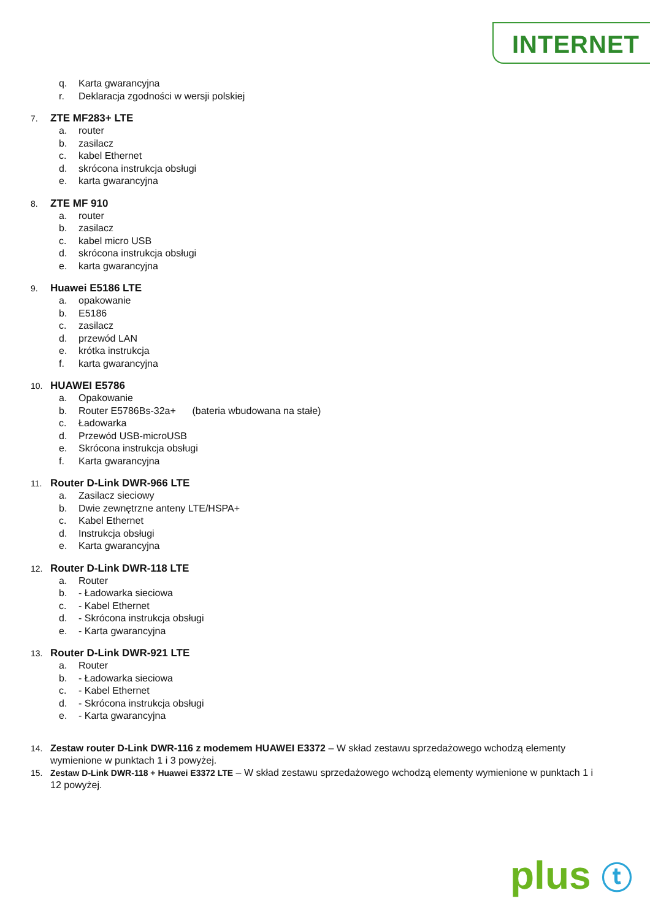INTERNET
q. Karta gwarancyjna
r. Deklaracja zgodności w wersji polskiej
7. ZTE MF283+ LTE
a. router
b. zasilacz
c. kabel Ethernet
d. skrócona instrukcja obsługi
e. karta gwarancyjna
8. ZTE MF 910
a. router
b. zasilacz
c. kabel micro USB
d. skrócona instrukcja obsługi
e. karta gwarancyjna
9. Huawei E5186 LTE
a. opakowanie
b. E5186
c. zasilacz
d. przewód LAN
e. krótka instrukcja
f. karta gwarancyjna
10. HUAWEI E5786
a. Opakowanie
b. Router E5786Bs-32a+ (bateria wbudowana na stałe)
c. Ładowarka
d. Przewód USB-microUSB
e. Skrócona instrukcja obsługi
f. Karta gwarancyjna
11. Router D-Link DWR-966 LTE
a. Zasilacz sieciowy
b. Dwie zewnętrzne anteny LTE/HSPA+
c. Kabel Ethernet
d. Instrukcja obsługi
e. Karta gwarancyjna
12. Router D-Link DWR-118 LTE
a. Router
b. - Ładowarka sieciowa
c. - Kabel Ethernet
d. - Skrócona instrukcja obsługi
e. - Karta gwarancyjna
13. Router D-Link DWR-921 LTE
a. Router
b. - Ładowarka sieciowa
c. - Kabel Ethernet
d. - Skrócona instrukcja obsługi
e. - Karta gwarancyjna
14. Zestaw router D-Link DWR-116 z modemem HUAWEI E3372 – W skład zestawu sprzedażowego wchodzą elementy wymienione w punktach 1 i 3 powyżej.
15. Zestaw D-Link DWR-118 + Huawei E3372 LTE – W skład zestawu sprzedażowego wchodzą elementy wymienione w punktach 1 i 12 powyżej.
plus ⓣ